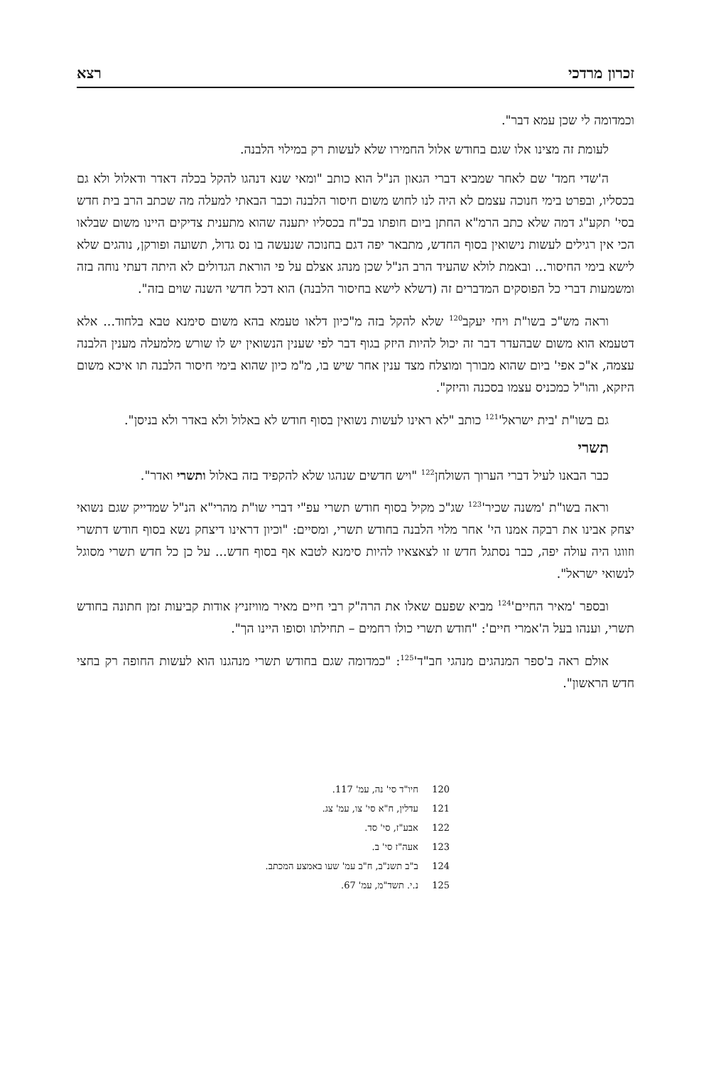זכרון מרדכי רצא
וכמדומה לי שכן עמא דבר".
לעומת זה מצינו אלו שגם בחודש אלול החמירו שלא לעשות רק במילוי הלבנה.
ה'שדי חמד' שם לאחר שמביא דברי הגאון הנ"ל הוא כותב "ומאי שנא דנהגו להקל בכלה דאדר ודאלול ולא גם בכסליו, ובפרט בימי חנוכה עצמם לא היה לנו לחוש משום חיסור הלבנה וכבר הבאתי למעלה מה שכתב הרב בית חדש בסי' תקע"ג דמה שלא כתב הרמ"א החתן ביום חופתו בכ"ח בכסליו יתענה שהוא מתענית צדיקים היינו משום שבלאו הכי אין רגילים לעשות נישואין בסוף החדש, מתבאר יפה דגם בחנוכה שנעשה בו נס גדול, תשועה ופורקן, נוהגים שלא לישא בימי החיסור... ובאמת לולא שהעיד הרב הנ"ל שכן מנהג אצלם על פי הוראת הגדולים לא היתה דעתי נוחה בזה ומשמעות דברי כל הפוסקים המדברים זה (דשלא לישא בחיסור הלבנה) הוא דכל חדשי השנה שוים בזה".
וראה מש"כ בשו"ת ויחי יעקב<sup>120</sup> שלא להקל בזה מ"כיון דלאו טעמא בהא משום סימנא טבא בלחוד... אלא דטעמא הוא משום שבהעדר דבר זה יכול להיות היזק בגוף דבר לפי שענין הנשואין יש לו שורש מלמעלה מענין הלבנה עצמה, א"כ אפי' ביום שהוא מבורך ומוצלח מצד ענין אחר שיש בו, מ"מ כיון שהוא בימי חיסור הלבנה תו איכא משום היזקא, והו"ל כמכניס עצמו בסכנה והיזק".
גם בשו"ת 'בית ישראל'<sup>121</sup> כותב "לא ראינו לעשות נשואין בסוף חודש לא באלול ולא באדר ולא בניסן".
תשרי
כבר הבאנו לעיל דברי הערוך השולחן<sup>122</sup> "ויש חדשים שנהגו שלא להקפיד בזה באלול ותשרי ואדר".
וראה בשו"ת 'משנה שכיר'<sup>123</sup> שג"כ מקיל בסוף חודש תשרי עפ"י דברי שו"ת מהרי"א הנ"ל שמדייק שגם נשואי יצחק אבינו את רבקה אמנו הי' אחר מלוי הלבנה בחודש תשרי, ומסיים: "וכיון דראינו דיצחק נשא בסוף חודש דתשרי וזווגו היה עולה יפה, כבר נסתגל חדש זו לצאצאיו להיות סימנא לטבא אף בסוף חדש... על כן כל חדש תשרי מסוגל לנשואי ישראל".
ובספר 'מאיר החיים'<sup>124</sup> מביא שפעם שאלו את הרה"ק רבי חיים מאיר מוויזניץ אודות קביעות זמן חתונה בחודש תשרי, וענהו בעל ה'אמרי חיים': "חודש תשרי כולו רחמים – תחילתו וסופו היינו הך".
אולם ראה ב'ספר המנהגים מנהגי חב"ד'<sup>125</sup>: "כמדומה שגם בחודש תשרי מנהגנו הוא לעשות החופה רק בחצי חדש הראשון".
120 חיו"ד סי' נה, עמ' 117.
121 עדלין, ח"א סי' צו, עמ' צג.
122 אבע"ז, סי' סד.
123 אעה"ז סי' ב.
124 ב"ב תשנ"ב, ח"ב עמ' שעו באמצע המכתב.
125 נ.י. תשד"מ, עמ' 67.